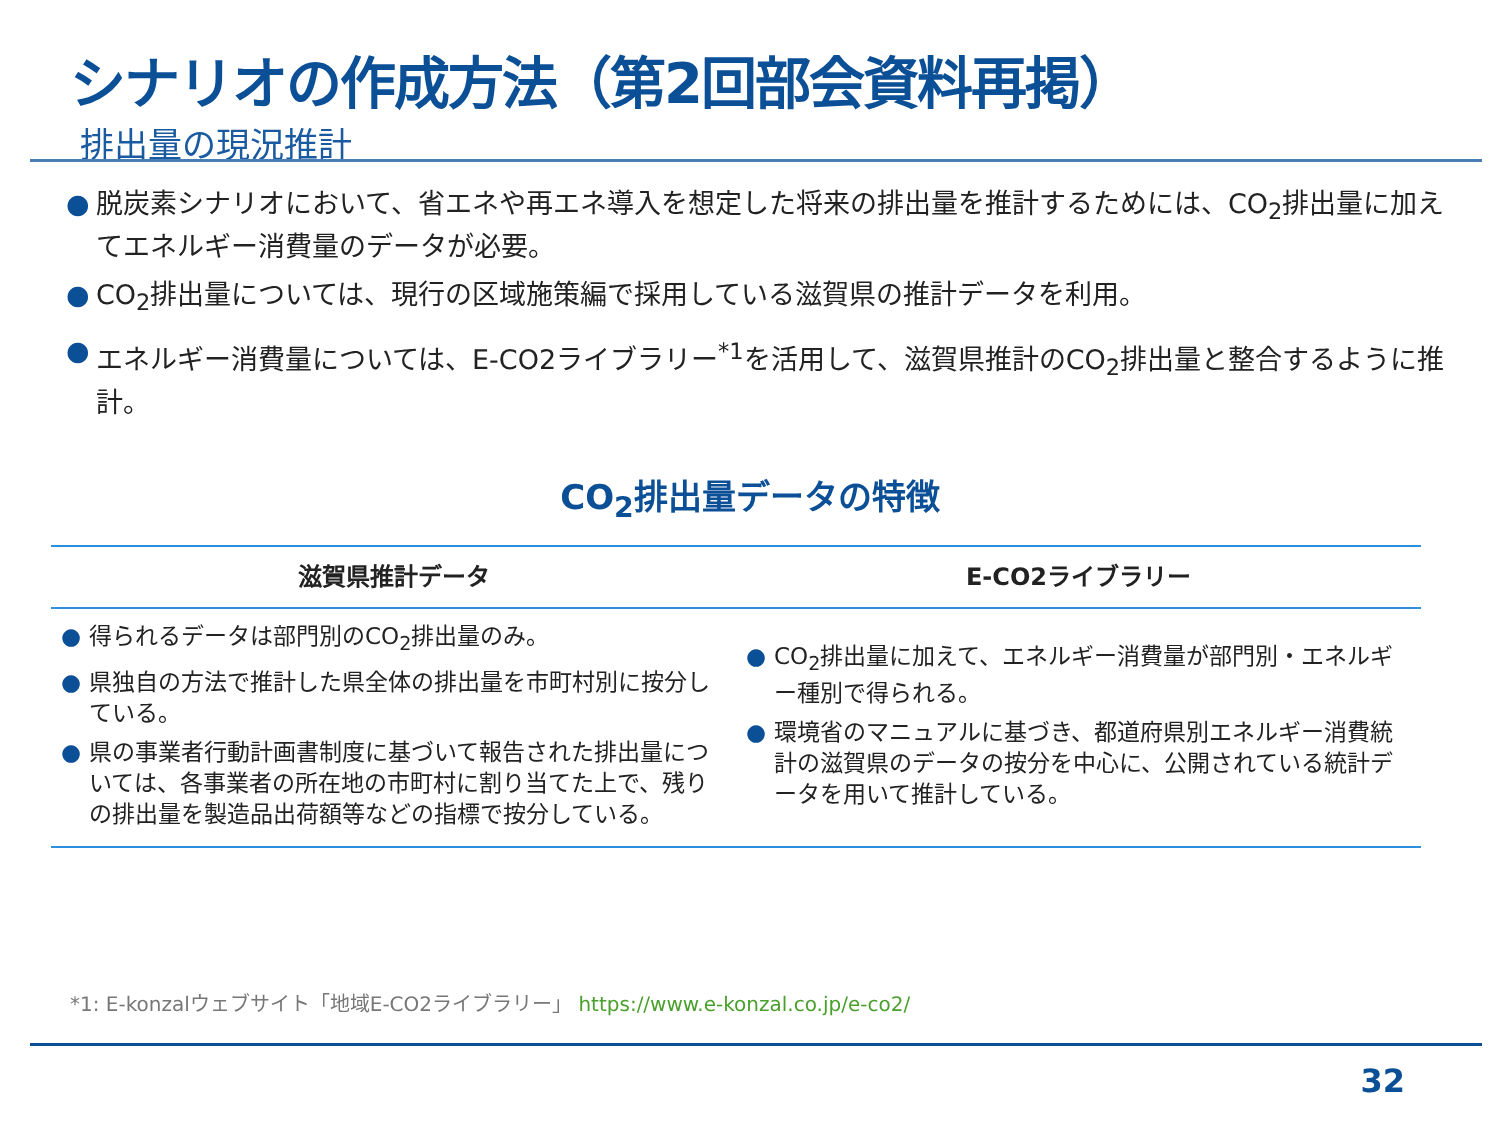シナリオの作成方法（第2回部会資料再掲）
排出量の現況推計
● 脱炭素シナリオにおいて、省エネや再エネ導入を想定した将来の排出量を推計するためには、CO<sub>2</sub>排出量に加えてエネルギー消費量のデータが必要。
● CO<sub>2</sub>排出量については、現行の区域施策編で採用している滋賀県の推計データを利用。
● エネルギー消費量については、E-CO2ライブラリー<sup>*1</sup>を活用して、滋賀県推計のCO<sub>2</sub>排出量と整合するように推計。
CO<sub>2</sub>排出量データの特徴
| 滋賀県推計データ | E-CO2ライブラリー |
| --- | --- |
| ● 得られるデータは部門別のCO<sub>2</sub>排出量のみ。 ● 県独自の方法で推計した県全体の排出量を市町村別に按分している。 ● 県の事業者行動計画書制度に基づいて報告された排出量については、各事業者の所在地の市町村に割り当てた上で、残りの排出量を製造品出荷額等などの指標で按分している。 | ● CO<sub>2</sub>排出量に加えて、エネルギー消費量が部門別・エネルギー種別で得られる。 ● 環境省のマニュアルに基づき、都道府県別エネルギー消費統計の滋賀県のデータの按分を中心に、公開されている統計データを用いて推計している。 |
*1: E-konzalウェブサイト「地域E-CO2ライブラリー」 https://www.e-konzal.co.jp/e-co2/
32